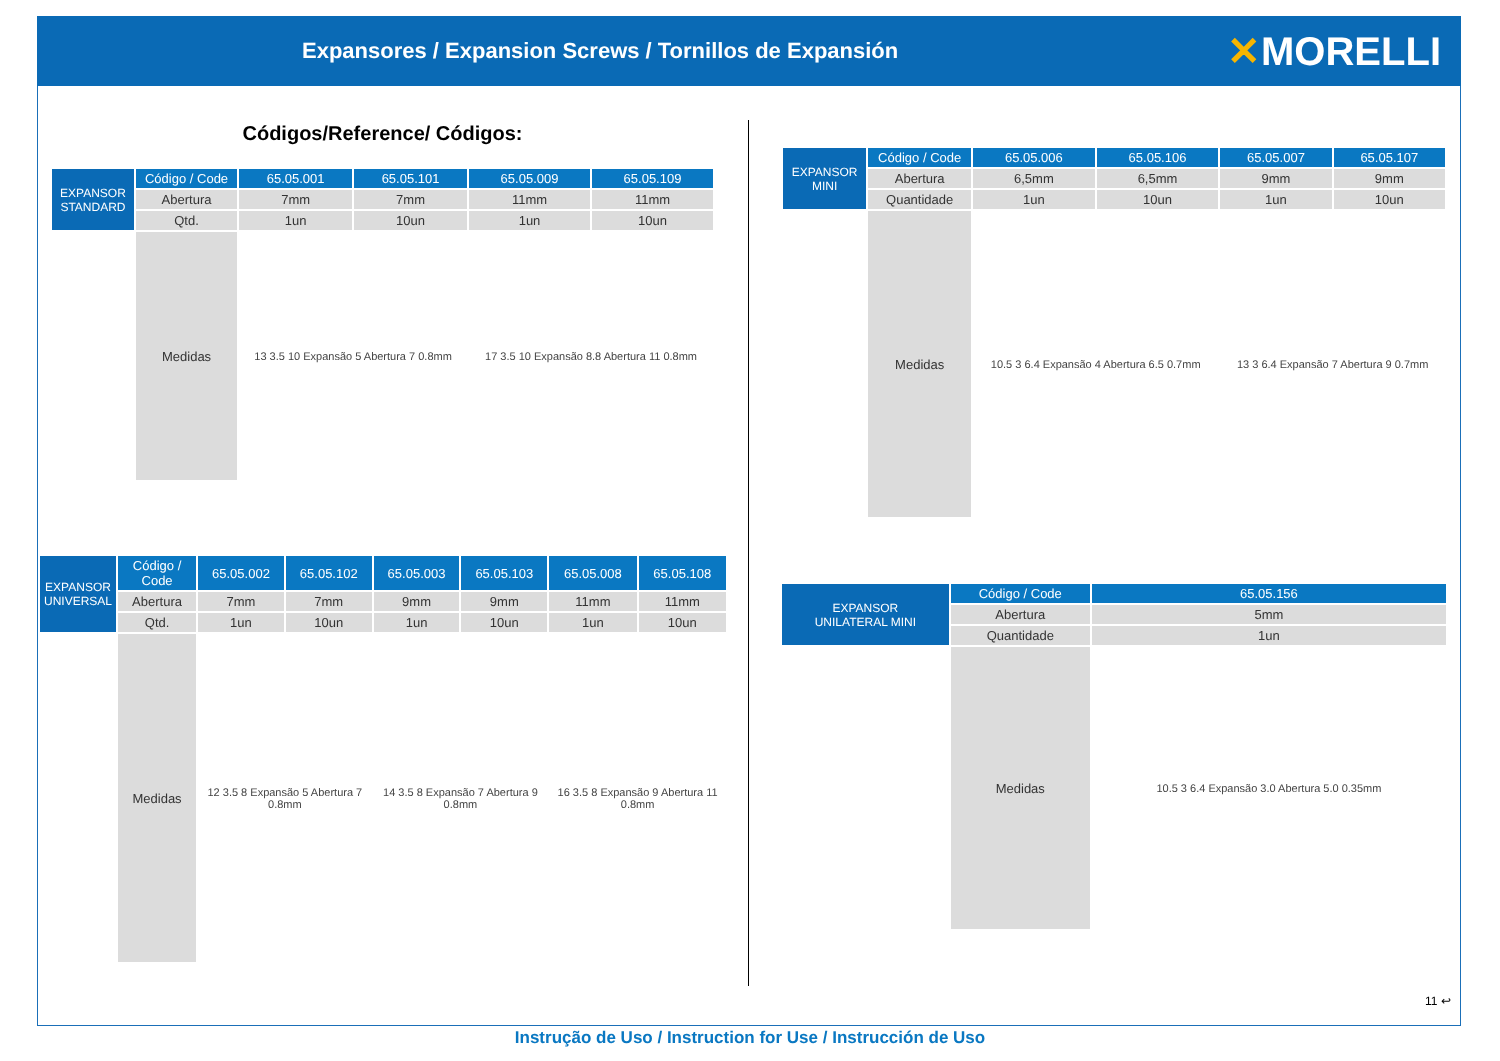Expansores / Expansion Screws / Tornillos de Expansión
✕MORELLI
Códigos/Reference/ Códigos:
| EXPANSOR STANDARD | Código / Code | 65.05.001 | 65.05.101 | 65.05.009 | 65.05.109 |
| | Abertura | 7mm | 7mm | 11mm | 11mm |
| | Qtd. | 1un | 10un | 1un | 10un |
| | Medidas | 13 3.5 10 Expansão 5 Abertura 7 0.8mm | | 17 3.5 10 Expansão 8.8 Abertura 11 0.8mm | |
| EXPANSOR UNIVERSAL | Código / Code | 65.05.002 | 65.05.102 | 65.05.003 | 65.05.103 | 65.05.008 | 65.05.108 |
| | Abertura | 7mm | 7mm | 9mm | 9mm | 11mm | 11mm |
| | Qtd. | 1un | 10un | 1un | 10un | 1un | 10un |
| | Medidas | 12 3.5 8 Expansão 5 Abertura 7 0.8mm | | 14 3.5 8 Expansão 7 Abertura 9 0.8mm | | 16 3.5 8 Expansão 9 Abertura 11 0.8mm | |
| EXPANSOR MINI | Código / Code | 65.05.006 | 65.05.106 | 65.05.007 | 65.05.107 |
| | Abertura | 6,5mm | 6,5mm | 9mm | 9mm |
| | Quantidade | 1un | 10un | 1un | 10un |
| | Medidas | 10.5 3 6.4 Expansão 4 Abertura 6.5 0.7mm | | 13 3 6.4 Expansão 7 Abertura 9 0.7mm | |
| EXPANSOR UNILATERAL MINI | Código / Code | 65.05.156 |
| | Abertura | 5mm |
| | Quantidade | 1un |
| | Medidas | 10.5 3 6.4 Expansão 3.0 Abertura 5.0 0.35mm |
11 ↩
Instrução de Uso / Instruction for Use / Instrucción de Uso